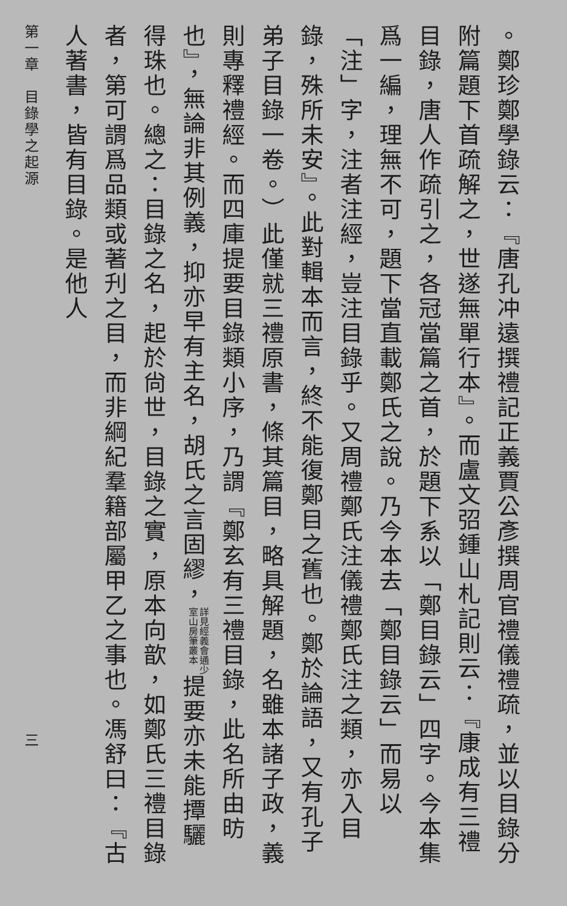。鄭珍鄭學錄云：『唐孔冲遠撰禮記正義賈公彥撰周官禮儀禮疏，並以目錄分附篇題下首疏解之，世遂無單行本』。而盧文弨鍾山札記則云：『康成有三禮目錄，唐人作疏引之，各冠當篇之首，於題下系以「鄭目錄云」四字。今本集爲一編，理無不可，題下當直載鄭氏之說。乃今本去「鄭目錄云」而易以「注」字，注者注經，豈注目錄乎。又周禮鄭氏注儀禮鄭氏注之類，亦入目錄，殊所未安』。此對輯本而言，終不能復鄭目之舊也。鄭於論語，又有孔子弟子目錄一卷。）此僅就三禮原書，條其篇目，略具解題，名雖本諸子政，義則專釋禮經。而四庫提要目錄類小序，乃謂『鄭玄有三禮目錄，此名所由昉也』，無論非其例義，抑亦早有主名，胡氏之言固繆，詳見經義會通少
室山房筆叢本提要亦未能撢驪得珠也。總之：目錄之名，起於尙世，目錄之實，原本向歆，如鄭氏三禮目錄者，第可謂爲品類或著刋之目，而非綱紀羣籍部屬甲乙之事也。馮舒曰：『古人著書，皆有目錄。是他人
第一章　目錄學之起源 三